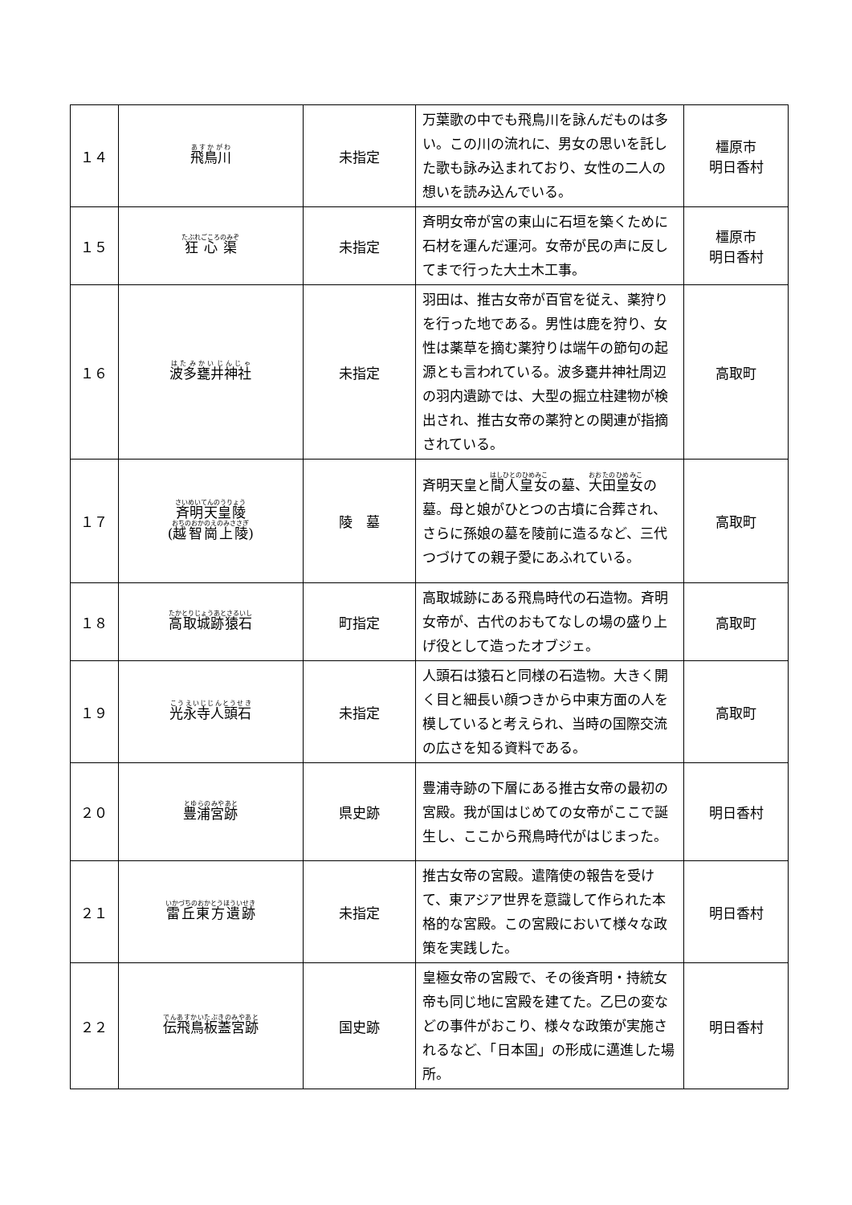| １４ | 飛鳥川 | 未指定 | 万葉歌の中でも飛鳥川を詠んだものは多い。この川の流れに、男女の思いを託した歌も詠み込まれており、女性の二人の想いを読み込んでいる。 | 橿原市 明日香村 |
| １５ | 狂心渠 | 未指定 | 斉明女帝が宮の東山に石垣を築くために石材を運んだ運河。女帝が民の声に反してまで行った大土木工事。 | 橿原市 明日香村 |
| １６ | 波多甕井神社 | 未指定 | 羽田は、推古女帝が百官を従え、薬狩りを行った地である。男性は鹿を狩り、女性は薬草を摘む薬狩りは端午の節句の起源とも言われている。波多甕井神社周辺の羽内遺跡では、大型の掘立柱建物が検出され、推古女帝の薬狩との関連が指摘されている。 | 高取町 |
| １７ | 斉明天皇陵 ( 越智崗上陵 ) | 陵 墓 | 斉明天皇と 間人皇女 の墓、 大田皇女 の墓。母と娘がひとつの古墳に合葬され、さらに孫娘の墓を陵前に造るなど、三代つづけての親子愛にあふれている。 | 高取町 |
| １８ | 高取城跡猿石 | 町指定 | 高取城跡にある飛鳥時代の石造物。斉明女帝が、古代のおもてなしの場の盛り上げ役として造ったオブジェ。 | 高取町 |
| １９ | 光永寺人頭石 | 未指定 | 人頭石は猿石と同様の石造物。大きく開く目と細長い顔つきから中東方面の人を模していると考えられ、当時の国際交流の広さを知る資料である。 | 高取町 |
| ２０ | 豊浦宮跡 | 県史跡 | 豊浦寺跡の下層にある推古女帝の最初の宮殿。我が国はじめての女帝がここで誕生し、ここから飛鳥時代がはじまった。 | 明日香村 |
| ２１ | 雷丘東方遺跡 | 未指定 | 推古女帝の宮殿。遣隋使の報告を受けて、東アジア世界を意識して作られた本格的な宮殿。この宮殿において様々な政策を実践した。 | 明日香村 |
| ２２ | 伝飛鳥板蓋宮跡 | 国史跡 | 皇極女帝の宮殿で、その後斉明・持統女帝も同じ地に宮殿を建てた。乙巳の変などの事件がおこり、様々な政策が実施されるなど、「日本国」の形成に邁進した場所。 | 明日香村 |